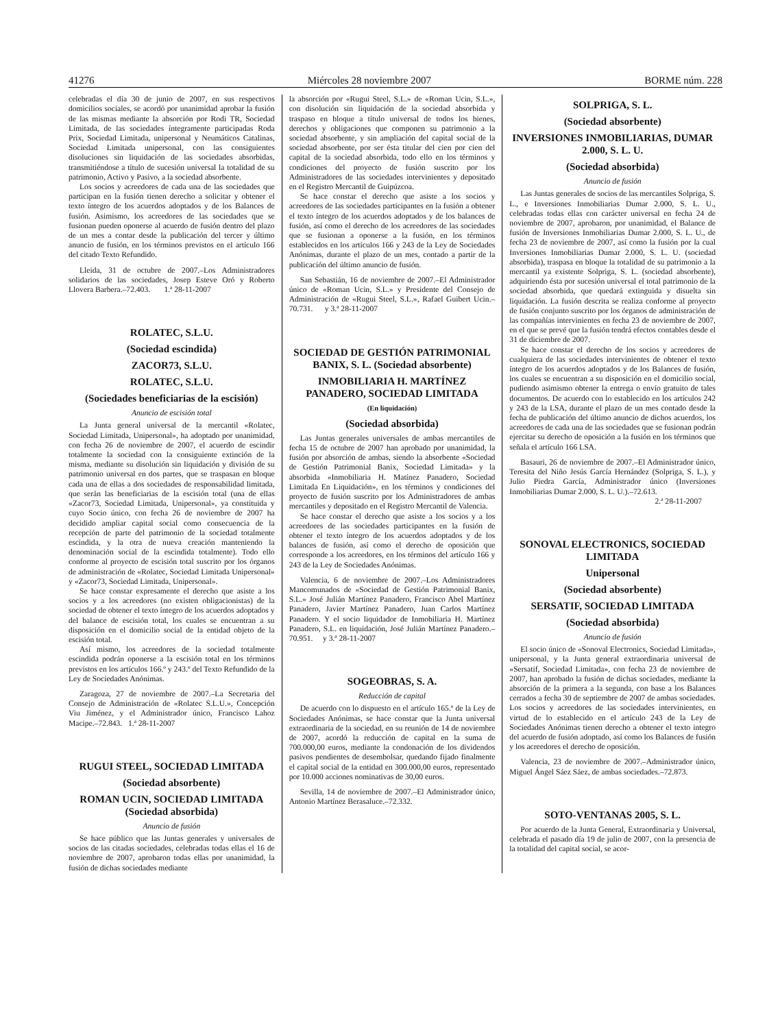41276 Miércoles 28 noviembre 2007 BORME núm. 228
celebradas el día 30 de junio de 2007, en sus respectivos domicilios sociales, se acordó por unanimidad aprobar la fusión de las mismas mediante la absorción por Rodi TR, Sociedad Limitada, de las sociedades íntegramente participadas Roda Prix, Sociedad Limitada, unipersonal y Neumáticos Catalinas, Sociedad Limitada unipersonal, con las consiguientes disoluciones sin liquidación de las sociedades absorbidas, transmitiéndose a título de sucesión universal la totalidad de su patrimonio, Activo y Pasivo, a la sociedad absorbente.
Los socios y acreedores de cada una de las sociedades que participan en la fusión tienen derecho a solicitar y obtener el texto íntegro de los acuerdos adoptados y de los Balances de fusión. Asimismo, los acreedores de las sociedades que se fusionan pueden oponerse al acuerdo de fusión dentro del plazo de un mes a contar desde la publicación del tercer y último anuncio de fusión, en los términos previstos en el artículo 166 del citado Texto Refundido.
Lleida, 31 de octubre de 2007.–Los Administradores solidarios de las sociedades, Josep Esteve Oró y Roberto Llovera Barbera.–72.403. 1.ª 28-11-2007
ROLATEC, S.L.U.
(Sociedad escindida)
ZACOR73, S.L.U.
ROLATEC, S.L.U.
(Sociedades beneficiarias de la escisión)
Anuncio de escisión total
La Junta general universal de la mercantil «Rolatec, Sociedad Limitada, Unipersonal», ha adoptado por unanimidad, con fecha 26 de noviembre de 2007, el acuerdo de escindir totalmente la sociedad con la consiguiente extinción de la misma, mediante su disolución sin liquidación y división de su patrimonio universal en dos partes, que se traspasan en bloque cada una de ellas a dos sociedades de responsabilidad limitada, que serán las beneficiarias de la escisión total (una de ellas «Zacor73, Sociedad Limitada, Unipersonal», ya constituida y cuyo Socio único, con fecha 26 de noviembre de 2007 ha decidido ampliar capital social como consecuencia de la recepción de parte del patrimonio de la sociedad totalmente escindida, y la otra de nueva creación manteniendo la denominación social de la escindida totalmente). Todo ello conforme al proyecto de escisión total suscrito por los órganos de administración de «Rolatec, Sociedad Limitada Unipersonal» y «Zacor73, Sociedad Limitada, Unipersonal».
Se hace constar expresamente el derecho que asiste a los socios y a los acreedores (no existen obligacionistas) de la sociedad de obtener el texto íntegro de los acuerdos adoptados y del balance de escisión total, los cuales se encuentran a su disposición en el domicilio social de la entidad objeto de la escisión total.
Así mismo, los acreedores de la sociedad totalmente escindida podrán oponerse a la escisión total en los términos previstos en los artículos 166.º y 243.º del Texto Refundido de la Ley de Sociedades Anónimas.
Zaragoza, 27 de noviembre de 2007.–La Secretaria del Consejo de Administración de «Rolatec S.L.U.», Concepción Viu Jiménez, y el Administrador único, Francisco Lahoz Macipe.–72.843. 1.ª 28-11-2007
RUGUI STEEL, SOCIEDAD LIMITADA
(Sociedad absorbente)
ROMAN UCIN, SOCIEDAD LIMITADA (Sociedad absorbida)
Anuncio de fusión
Se hace público que las Juntas generales y universales de socios de las citadas sociedades, celebradas todas ellas el 16 de noviembre de 2007, aprobaron todas ellas por unanimidad, la fusión de dichas sociedades mediante
la absorción por «Rugui Steel, S.L.» de «Roman Ucin, S.L.», con disolución sin liquidación de la sociedad absorbida y traspaso en bloque a título universal de todos los bienes, derechos y obligaciones que componen su patrimonio a la sociedad absorbente, y sin ampliación del capital social de la sociedad absorbente, por ser ésta titular del cien por cien del capital de la sociedad absorbida, todo ello en los términos y condiciones del proyecto de fusión suscrito por los Administradores de las sociedades intervinientes y depositado en el Registro Mercantil de Guipúzcoa.
Se hace constar el derecho que asiste a los socios y acreedores de las sociedades participantes en la fusión a obtener el texto íntegro de los acuerdos adoptados y de los balances de fusión, así como el derecho de los acreedores de las sociedades que se fusionan a oponerse a la fusión, en los términos establecidos en los artículos 166 y 243 de la Ley de Sociedades Anónimas, durante el plazo de un mes, contado a partir de la publicación del último anuncio de fusión.
San Sebastián, 16 de noviembre de 2007.–El Administrador único de «Roman Ucin, S.L.» y Presidente del Consejo de Administración de «Rugui Steel, S.L.», Rafael Guibert Ucin.–70.731. y 3.ª 28-11-2007
SOCIEDAD DE GESTIÓN PATRIMONIAL BANIX, S. L. (Sociedad absorbente)
INMOBILIARIA H. MARTÍNEZ PANADERO, SOCIEDAD LIMITADA
(En liquidación)
(Sociedad absorbida)
Las Juntas generales universales de ambas mercantiles de fecha 15 de octubre de 2007 han aprobado por unanimidad, la fusión por absorción de ambas, siendo la absorbente «Sociedad de Gestión Patrimonial Banix, Sociedad Limitada» y la absorbida «Inmobiliaria H. Matínez Panadero, Sociedad Limitada En Liquidación», en los términos y condiciones del proyecto de fusión suscrito por los Administradores de ambas mercantiles y depositado en el Registro Mercantil de Valencia.
Se hace constar el derecho que asiste a los socios y a los acreedores de las sociedades participantes en la fusión de obtener el texto íntegro de los acuerdos adoptados y de los balances de fusión, así como el derecho de oposición que corresponde a los acreedores, en los términos del artículo 166 y 243 de la Ley de Sociedades Anónimas.
Valencia, 6 de noviembre de 2007.–Los Administradores Mancomunados de «Sociedad de Gestión Patrimonial Banix, S.L.» José Julián Martínez Panadero, Francisco Abel Martínez Panadero, Javier Martínez Panadero, Juan Carlos Martínez Panadero. Y el socio liquidador de Inmobiliaria H. Martínez Panadero, S.L. en liquidación, José Julián Martínez Panadero.–70.951. y 3.ª 28-11-2007
SOGEOBRAS, S. A.
Reducción de capital
De acuerdo con lo dispuesto en el artículo 165.º de la Ley de Sociedades Anónimas, se hace constar que la Junta universal extraordinaria de la sociedad, en su reunión de 14 de noviembre de 2007, acordó la reducción de capital en la suma de 700.000,00 euros, mediante la condonación de los dividendos pasivos pendientes de desembolsar, quedando fijado finalmente el capital social de la entidad en 300.000,00 euros, representado por 10.000 acciones nominativas de 30,00 euros.
Sevilla, 14 de noviembre de 2007.–El Administrador único, Antonio Martínez Berasaluce.–72.332.
SOLPRIGA, S. L.
(Sociedad absorbente)
INVERSIONES INMOBILIARIAS, DUMAR 2.000, S. L. U.
(Sociedad absorbida)
Anuncio de fusión
Las Juntas generales de socios de las mercantiles Solpriga, S. L., e Inversiones Inmobiliarias Dumar 2.000, S. L. U., celebradas todas ellas con carácter universal en fecha 24 de noviembre de 2007, aprobaron, por unanimidad, el Balance de fusión de Inversiones Inmobiliarias Dumar 2.000, S. L. U., de fecha 23 de noviembre de 2007, así como la fusión por la cual Inversiones Inmobiliarias Dumar 2.000, S. L. U. (sociedad absorbida), traspasa en bloque la totalidad de su patrimonio a la mercantil ya existente Solpriga, S. L. (sociedad absorbente), adquiriendo ésta por sucesión universal el total patrimonio de la sociedad absorbida, que quedará extinguida y disuelta sin liquidación. La fusión descrita se realiza conforme al proyecto de fusión conjunto suscrito por los órganos de administración de las compañías intervinientes en fecha 23 de noviembre de 2007, en el que se prevé que la fusión tendrá efectos contables desde el 31 de diciembre de 2007.
Se hace constar el derecho de los socios y acreedores de cualquiera de las sociedades intervinientes de obtener el texto íntegro de los acuerdos adoptados y de los Balances de fusión, los cuales se encuentran a su disposición en el domicilio social, pudiendo asimismo obtener la entrega o envío gratuito de tales documentos. De acuerdo con lo establecido en los artículos 242 y 243 de la LSA, durante el plazo de un mes contado desde la fecha de publicación del último anuncio de dichos acuerdos, los acreedores de cada una de las sociedades que se fusionan podrán ejercitar su derecho de oposición a la fusión en los términos que señala el artículo 166 LSA.
Basauri, 26 de noviembre de 2007.–El Administrador único, Teresita del Niño Jesús García Hernández (Solpriga, S. L.), y Julio Piedra García, Administrador único (Inversiones Inmobiliarias Dumar 2.000, S. L. U.).–72.613.
2.ª 28-11-2007
SONOVAL ELECTRONICS, SOCIEDAD LIMITADA
Unipersonal
(Sociedad absorbente)
SERSATIF, SOCIEDAD LIMITADA
(Sociedad absorbida)
Anuncio de fusión
El socio único de «Sonoval Electronics, Sociedad Limitada», unipersonal, y la Junta general extraordinaria universal de «Sersatif, Sociedad Limitada», con fecha 23 de noviembre de 2007, han aprobado la fusión de dichas sociedades, mediante la absorción de la primera a la segunda, con base a los Balances cerrados a fecha 30 de septiembre de 2007 de ambas sociedades. Los socios y acreedores de las sociedades intervinientes, en virtud de lo establecido en el artículo 243 de la Ley de Sociedades Anónimas tienen derecho a obtener el texto integro del acuerdo de fusión adoptado, así como los Balances de fusión y los acreedores el derecho de oposición.
Valencia, 23 de noviembre de 2007.–Administrador único, Miguel Ángel Sáez Sáez, de ambas sociedades.–72.873.
SOTO-VENTANAS 2005, S. L.
Por acuerdo de la Junta General, Extraordinaria y Universal, celebrada el pasado día 19 de julio de 2007, con la presencia de la totalidad del capital social, se acor-